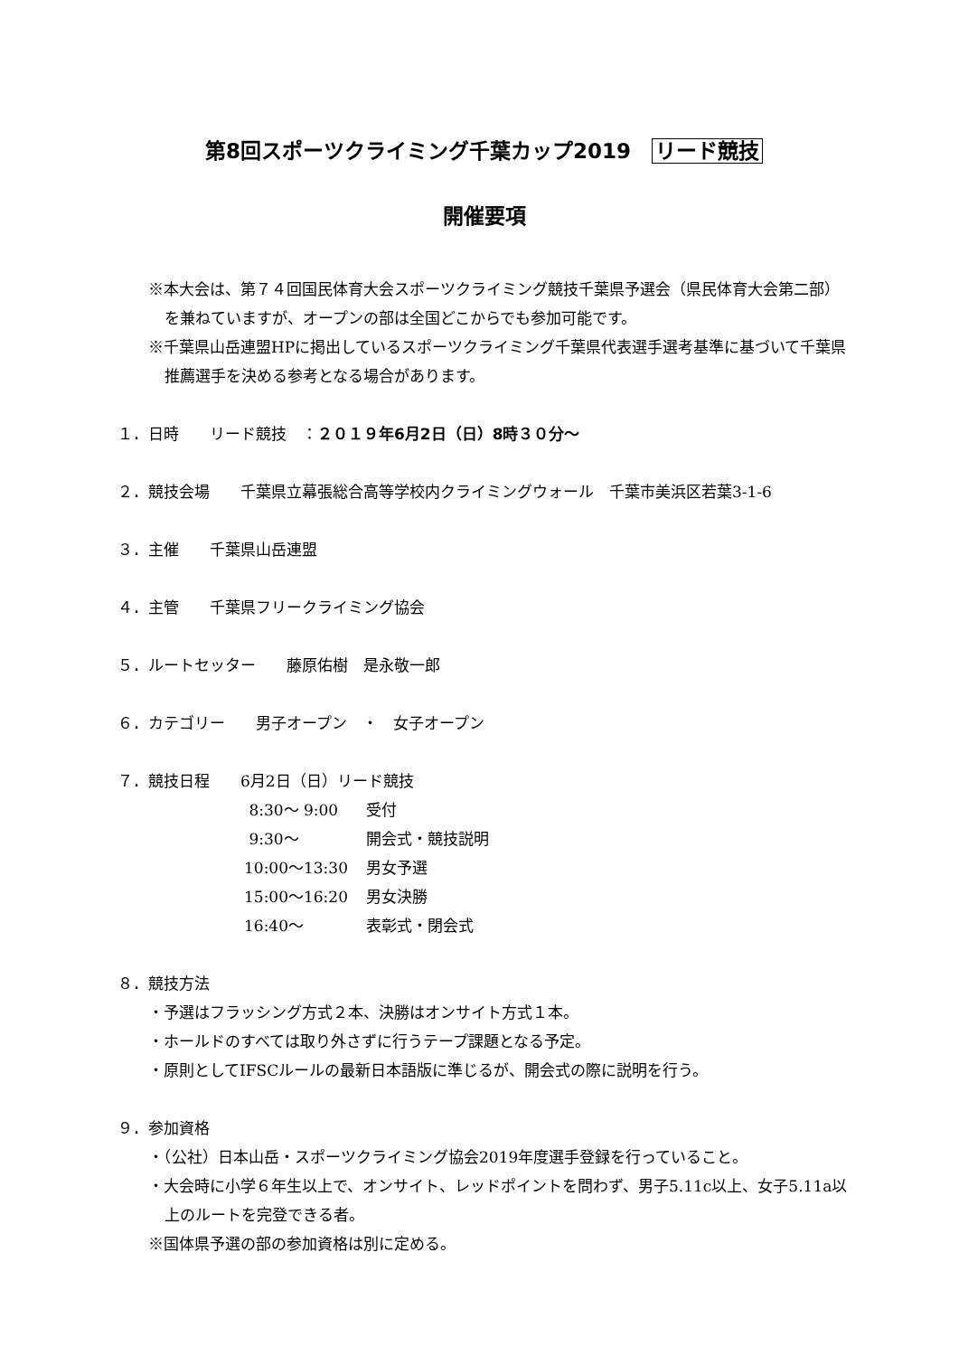第8回スポーツクライミング千葉カップ2019　リード競技
開催要項
※本大会は、第７４回国民体育大会スポーツクライミング競技千葉県予選会（県民体育大会第二部）を兼ねていますが、オープンの部は全国どこからでも参加可能です。
※千葉県山岳連盟HPに掲出しているスポーツクライミング千葉県代表選手選考基準に基づいて千葉県推薦選手を決める参考となる場合があります。
１．日時　　リード競技　：２０１９年6月2日（日）8時３０分～
２．競技会場　　千葉県立幕張総合高等学校内クライミングウォール　千葉市美浜区若葉3-1-6
３．主催　　千葉県山岳連盟
４．主管　　千葉県フリークライミング協会
５．ルートセッター　　藤原佑樹　是永敬一郎
６．カテゴリー　　男子オープン　・　女子オープン
７．競技日程　　6月2日（日）リード競技
| 8:30～ 9:00 | 受付 |
| 9:30～ | 開会式・競技説明 |
| 10:00～13:30 | 男女予選 |
| 15:00～16:20 | 男女決勝 |
| 16:40～ | 表彰式・閉会式 |
８．競技方法
・予選はフラッシング方式２本、決勝はオンサイト方式１本。
・ホールドのすべては取り外さずに行うテープ課題となる予定。
・原則としてIFSCルールの最新日本語版に準じるが、開会式の際に説明を行う。
９．参加資格
・（公社）日本山岳・スポーツクライミング協会2019年度選手登録を行っていること。
・大会時に小学６年生以上で、オンサイト、レッドポイントを問わず、男子5.11c以上、女子5.11a以上のルートを完登できる者。
※国体県予選の部の参加資格は別に定める。